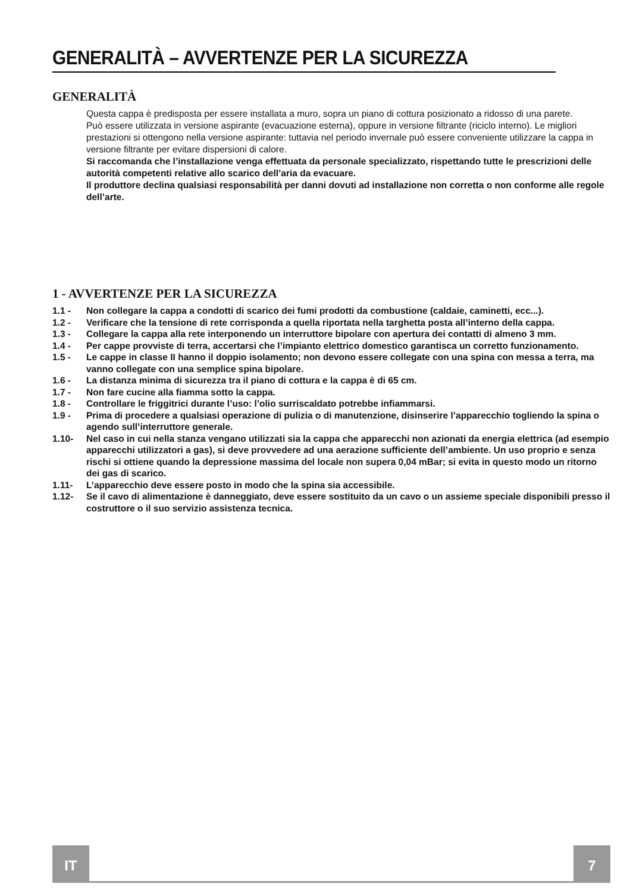GENERALITÀ – AVVERTENZE PER LA SICUREZZA
GENERALITÀ
Questa cappa è predisposta per essere installata a muro, sopra un piano di cottura posizionato a ridosso di una parete.
Può essere utilizzata in versione aspirante (evacuazione esterna), oppure in versione filtrante (riciclo interno). Le migliori prestazioni si ottengono nella versione aspirante: tuttavia nel periodo invernale può essere conveniente utilizzare la cappa in versione filtrante per evitare dispersioni di calore.
Si raccomanda che l’installazione venga effettuata da personale specializzato, rispettando tutte le prescrizioni delle autorità competenti relative allo scarico dell’aria da evacuare.
Il produttore declina qualsiasi responsabilità per danni dovuti ad installazione non corretta o non conforme alle regole dell’arte.
1 - AVVERTENZE PER LA SICUREZZA
1.1 - Non collegare la cappa a condotti di scarico dei fumi prodotti da combustione (caldaie, caminetti, ecc...).
1.2 - Verificare che la tensione di rete corrisponda a quella riportata nella targhetta posta all’interno della cappa.
1.3 - Collegare la cappa alla rete interponendo un interruttore bipolare con apertura dei contatti di almeno 3 mm.
1.4 - Per cappe provviste di terra, accertarsi che l’impianto elettrico domestico garantisca un corretto funzionamento.
1.5 - Le cappe in classe II hanno il doppio isolamento; non devono essere collegate con una spina con messa a terra, ma vanno collegate con una semplice spina bipolare.
1.6 - La distanza minima di sicurezza tra il piano di cottura e la cappa è di 65 cm.
1.7 - Non fare cucine alla fiamma sotto la cappa.
1.8 - Controllare le friggitrici durante l’uso: l’olio surriscaldato potrebbe infiammarsi.
1.9 - Prima di procedere a qualsiasi operazione di pulizia o di manutenzione, disinserire l’apparecchio togliendo la spina o agendo sull’interruttore generale.
1.10- Nel caso in cui nella stanza vengano utilizzati sia la cappa che apparecchi non azionati da energia elettrica (ad esempio apparecchi utilizzatori a gas), si deve provvedere ad una aerazione sufficiente dell’ambiente. Un uso proprio e senza rischi si ottiene quando la depressione massima del locale non supera 0,04 mBar; si evita in questo modo un ritorno dei gas di scarico.
1.11- L’apparecchio deve essere posto in modo che la spina sia accessibile.
1.12- Se il cavo di alimentazione è danneggiato, deve essere sostituito da un cavo o un assieme speciale disponibili presso il costruttore o il suo servizio assistenza tecnica.
IT 7